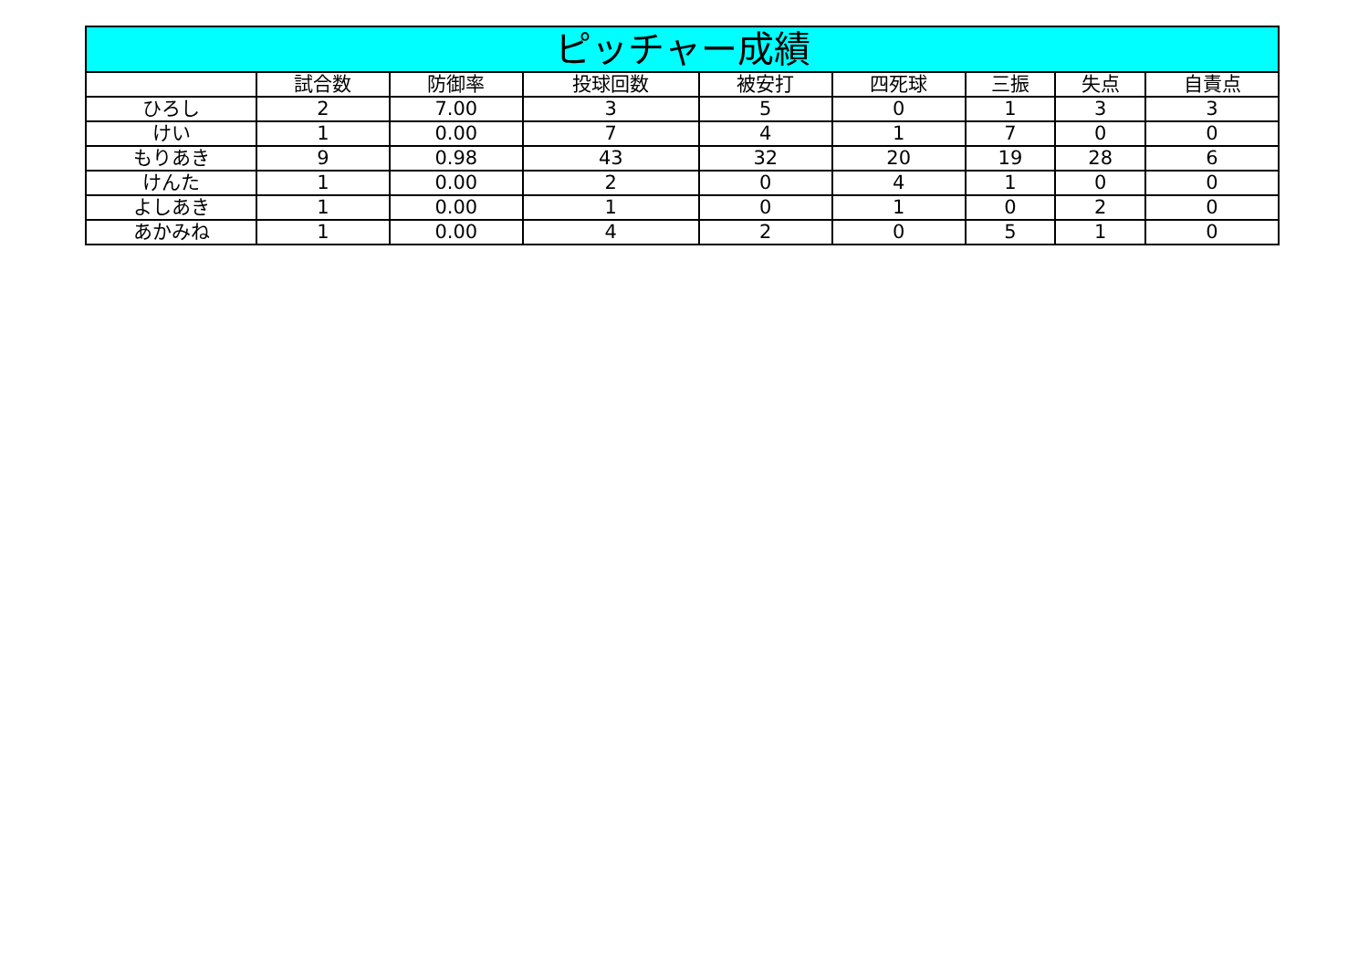| ピッチャー成績 | | | | | | | | |
| --- | --- | --- | --- | --- | --- | --- | --- | --- |
| | 試合数 | 防御率 | 投球回数 | 被安打 | 四死球 | 三振 | 失点 | 自責点 |
| ひろし | 2 | 7.00 | 3 | 5 | 0 | 1 | 3 | 3 |
| けい | 1 | 0.00 | 7 | 4 | 1 | 7 | 0 | 0 |
| もりあき | 9 | 0.98 | 43 | 32 | 20 | 19 | 28 | 6 |
| けんた | 1 | 0.00 | 2 | 0 | 4 | 1 | 0 | 0 |
| よしあき | 1 | 0.00 | 1 | 0 | 1 | 0 | 2 | 0 |
| あかみね | 1 | 0.00 | 4 | 2 | 0 | 5 | 1 | 0 |